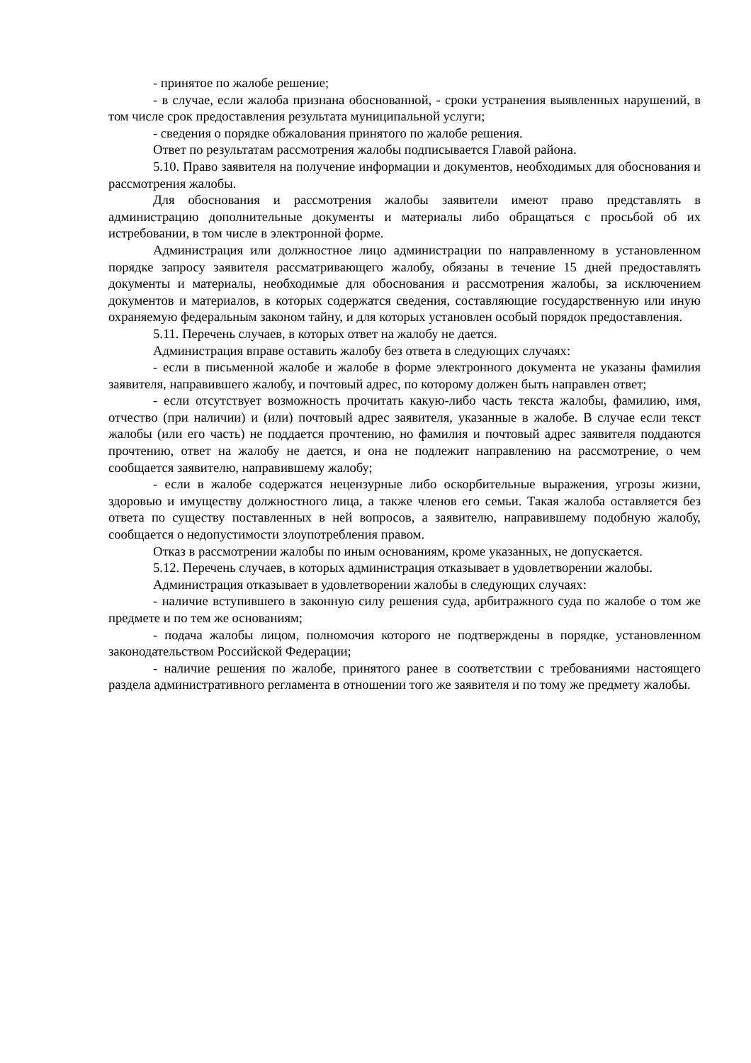- принятое по жалобе решение;
- в случае, если жалоба признана обоснованной, - сроки устранения выявленных нарушений, в том числе срок предоставления результата муниципальной услуги;
- сведения о порядке обжалования принятого по жалобе решения.
Ответ по результатам рассмотрения жалобы подписывается Главой района.
5.10. Право заявителя на получение информации и документов, необходимых для обоснования и рассмотрения жалобы.
Для обоснования и рассмотрения жалобы заявители имеют право представлять в администрацию дополнительные документы и материалы либо обращаться с просьбой об их истребовании, в том числе в электронной форме.
Администрация или должностное лицо администрации по направленному в установленном порядке запросу заявителя рассматривающего жалобу, обязаны в течение 15 дней предоставлять документы и материалы, необходимые для обоснования и рассмотрения жалобы, за исключением документов и материалов, в которых содержатся сведения, составляющие государственную или иную охраняемую федеральным законом тайну, и для которых установлен особый порядок предоставления.
5.11. Перечень случаев, в которых ответ на жалобу не дается.
Администрация вправе оставить жалобу без ответа в следующих случаях:
- если в письменной жалобе и жалобе в форме электронного документа не указаны фамилия заявителя, направившего жалобу, и почтовый адрес, по которому должен быть направлен ответ;
- если отсутствует возможность прочитать какую-либо часть текста жалобы, фамилию, имя, отчество (при наличии) и (или) почтовый адрес заявителя, указанные в жалобе. В случае если текст жалобы (или его часть) не поддается прочтению, но фамилия и почтовый адрес заявителя поддаются прочтению, ответ на жалобу не дается, и она не подлежит направлению на рассмотрение, о чем сообщается заявителю, направившему жалобу;
- если в жалобе содержатся нецензурные либо оскорбительные выражения, угрозы жизни, здоровью и имуществу должностного лица, а также членов его семьи. Такая жалоба оставляется без ответа по существу поставленных в ней вопросов, а заявителю, направившему подобную жалобу, сообщается о недопустимости злоупотребления правом.
Отказ в рассмотрении жалобы по иным основаниям, кроме указанных, не допускается.
5.12. Перечень случаев, в которых администрация отказывает в удовлетворении жалобы.
Администрация отказывает в удовлетворении жалобы в следующих случаях:
- наличие вступившего в законную силу решения суда, арбитражного суда по жалобе о том же предмете и по тем же основаниям;
- подача жалобы лицом, полномочия которого не подтверждены в порядке, установленном законодательством Российской Федерации;
- наличие решения по жалобе, принятого ранее в соответствии с требованиями настоящего раздела административного регламента в отношении того же заявителя и по тому же предмету жалобы.